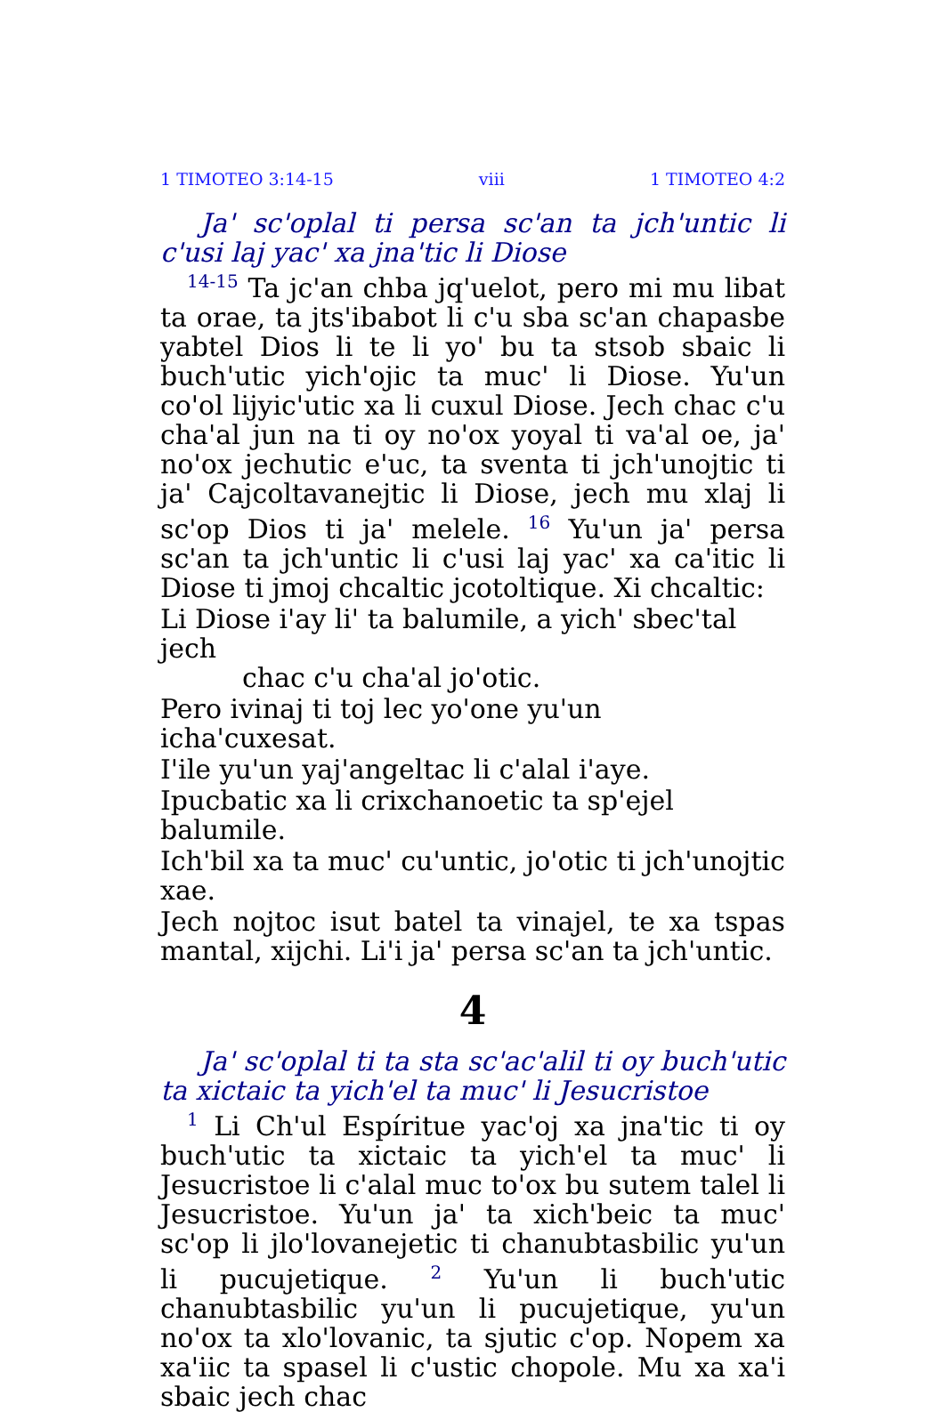1 TIMOTEO 3:14-15 viii 1 TIMOTEO 4:2
Ja' sc'oplal ti persa sc'an ta jch'untic li c'usi laj yac' xa jna'tic li Diose
<sup>14-15</sup> Ta jc'an chba jq'uelot, pero mi mu libat ta orae, ta jts'ibabot li c'u sba sc'an chapasbe yabtel Dios li te li yo' bu ta stsob sbaic li buch'utic yich'ojic ta muc' li Diose. Yu'un co'ol lijyic'utic xa li cuxul Diose. Jech chac c'u cha'al jun na ti oy no'ox yoyal ti va'al oe, ja' no'ox jechutic e'uc, ta sventa ti jch'unojtic ti ja' Cajcoltavanejtic li Diose, jech mu xlaj li sc'op Dios ti ja' melele. <sup>16</sup> Yu'un ja' persa sc'an ta jch'untic li c'usi laj yac' xa ca'itic li Diose ti jmoj chcaltic jcotoltique. Xi chcaltic:
Li Diose i'ay li' ta balumile, a yich' sbec'tal jech
chac c'u cha'al jo'otic.
Pero ivinaj ti toj lec yo'one yu'un icha'cuxesat.
I'ile yu'un yaj'angeltac li c'alal i'aye.
Ipucbatic xa li crixchanoetic ta sp'ejel balumile.
Ich'bil xa ta muc' cu'untic, jo'otic ti jch'unojtic xae.
Jech nojtoc isut batel ta vinajel, te xa tspas mantal, xijchi. Li'i ja' persa sc'an ta jch'untic.
4
Ja' sc'oplal ti ta sta sc'ac'alil ti oy buch'utic ta xictaic ta yich'el ta muc' li Jesucristoe
<sup>1</sup> Li Ch'ul Espíritue yac'oj xa jna'tic ti oy buch'utic ta xictaic ta yich'el ta muc' li Jesucristoe li c'alal muc to'ox bu sutem talel li Jesucristoe. Yu'un ja' ta xich'beic ta muc' sc'op li jlo'lovanejetic ti chanubtasbilic yu'un li pucujetique. <sup>2</sup> Yu'un li buch'utic chanubtasbilic yu'un li pucujetique, yu'un no'ox ta xlo'lovanic, ta sjutic c'op. Nopem xa xa'iic ta spasel li c'ustic chopole. Mu xa xa'i sbaic jech chac